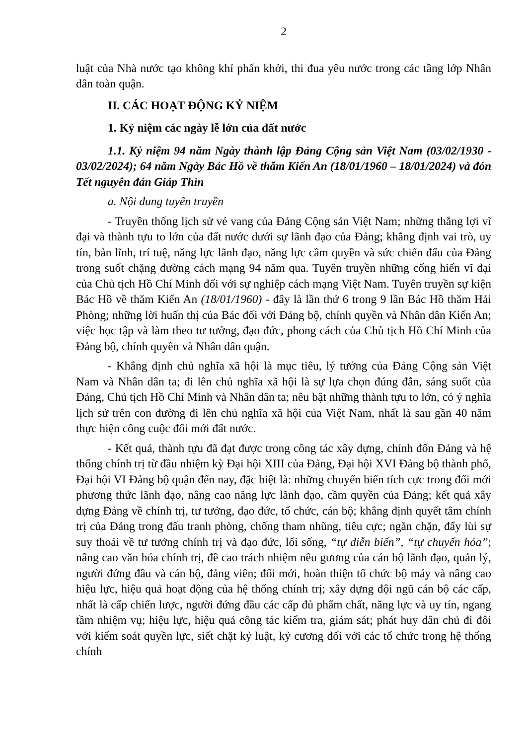2
luật của Nhà nước tạo không khí phấn khởi, thi đua yêu nước trong các tầng lớp Nhân dân toàn quận.
II. CÁC HOẠT ĐỘNG KỶ NIỆM
1. Kỷ niệm các ngày lễ lớn của đất nước
1.1. Kỷ niệm 94 năm Ngày thành lập Đảng Cộng sản Việt Nam (03/02/1930 - 03/02/2024); 64 năm Ngày Bác Hồ về thăm Kiến An (18/01/1960 – 18/01/2024) và đón Tết nguyên đán Giáp Thìn
a. Nội dung tuyên truyền
- Truyền thống lịch sử vẻ vang của Đảng Cộng sản Việt Nam; những thắng lợi vĩ đại và thành tựu to lớn của đất nước dưới sự lãnh đạo của Đảng; khẳng định vai trò, uy tín, bản lĩnh, trí tuệ, năng lực lãnh đạo, năng lực cầm quyền và sức chiến đấu của Đảng trong suốt chặng đường cách mạng 94 năm qua. Tuyên truyền những cống hiến vĩ đại của Chủ tịch Hồ Chí Minh đối với sự nghiệp cách mạng Việt Nam. Tuyên truyền sự kiện Bác Hồ về thăm Kiến An (18/01/1960) - đây là lần thứ 6 trong 9 lần Bác Hồ thăm Hải Phòng; những lời huấn thị của Bác đối với Đảng bộ, chính quyền và Nhân dân Kiến An; việc học tập và làm theo tư tưởng, đạo đức, phong cách của Chủ tịch Hồ Chí Minh của Đảng bộ, chính quyền và Nhân dân quận.
- Khẳng định chủ nghĩa xã hội là mục tiêu, lý tưởng của Đảng Cộng sản Việt Nam và Nhân dân ta; đi lên chủ nghĩa xã hội là sự lựa chọn đúng đắn, sáng suốt của Đảng, Chủ tịch Hồ Chí Minh và Nhân dân ta; nêu bật những thành tựu to lớn, có ý nghĩa lịch sử trên con đường đi lên chủ nghĩa xã hội của Việt Nam, nhất là sau gần 40 năm thực hiện công cuộc đổi mới đất nước.
- Kết quả, thành tựu đã đạt được trong công tác xây dựng, chỉnh đốn Đảng và hệ thống chính trị từ đầu nhiệm kỳ Đại hội XIII của Đảng, Đại hội XVI Đảng bộ thành phố, Đại hội VI Đảng bộ quận đến nay, đặc biệt là: những chuyển biến tích cực trong đổi mới phương thức lãnh đạo, nâng cao năng lực lãnh đạo, cầm quyền của Đảng; kết quả xây dựng Đảng về chính trị, tư tưởng, đạo đức, tổ chức, cán bộ; khẳng định quyết tâm chính trị của Đảng trong đấu tranh phòng, chống tham nhũng, tiêu cực; ngăn chặn, đẩy lùi sự suy thoái về tư tưởng chính trị và đạo đức, lối sống, “tự diễn biến”, “tự chuyển hóa”; nâng cao văn hóa chính trị, đề cao trách nhiệm nêu gương của cán bộ lãnh đạo, quản lý, người đứng đầu và cán bộ, đảng viên; đổi mới, hoàn thiện tổ chức bộ máy và nâng cao hiệu lực, hiệu quả hoạt động của hệ thống chính trị; xây dựng đội ngũ cán bộ các cấp, nhất là cấp chiến lược, người đứng đầu các cấp đủ phẩm chất, năng lực và uy tín, ngang tầm nhiệm vụ; hiệu lực, hiệu quả công tác kiểm tra, giám sát; phát huy dân chủ đi đôi với kiểm soát quyền lực, siết chặt kỷ luật, kỷ cương đối với các tổ chức trong hệ thống chính